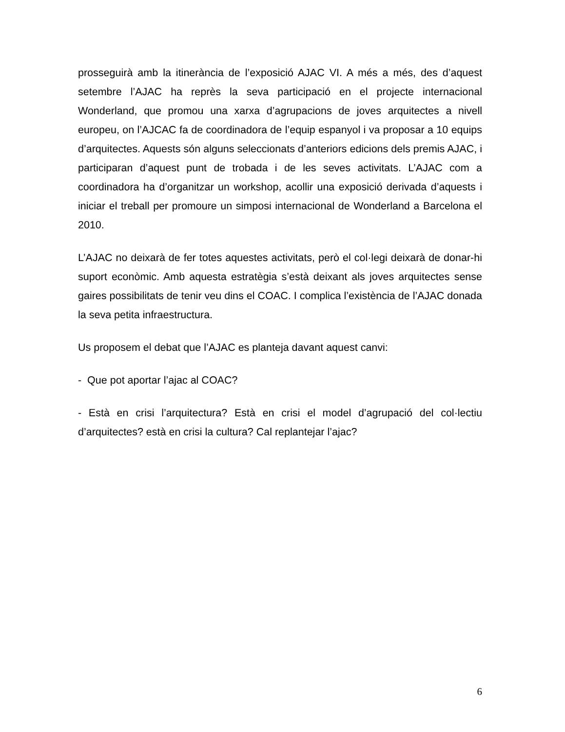prosseguirà amb la itinerància de l’exposició AJAC VI. A més a més, des d’aquest setembre l’AJAC ha reprès la seva participació en el projecte internacional Wonderland, que promou una xarxa d’agrupacions de joves arquitectes a nivell europeu, on l’AJCAC fa de coordinadora de l’equip espanyol i va proposar a 10 equips d’arquitectes. Aquests són alguns seleccionats d’anteriors edicions dels premis AJAC, i participaran d’aquest punt de trobada i de les seves activitats. L’AJAC com a coordinadora ha d’organitzar un workshop, acollir una exposició derivada d’aquests i iniciar el treball per promoure un simposi internacional de Wonderland a Barcelona el 2010.
L’AJAC no deixarà de fer totes aquestes activitats, però el col·legi deixarà de donar-hi suport econòmic. Amb aquesta estratègia s’està deixant als joves arquitectes sense gaires possibilitats de tenir veu dins el COAC. I complica l’existència de l’AJAC donada la seva petita infraestructura.
Us proposem el debat que l’AJAC es planteja davant aquest canvi:
- Que pot aportar l’ajac al COAC?
- Està en crisi l’arquitectura? Està en crisi el model d’agrupació del col·lectiu d’arquitectes? està en crisi la cultura? Cal replantejar l’ajac?
6